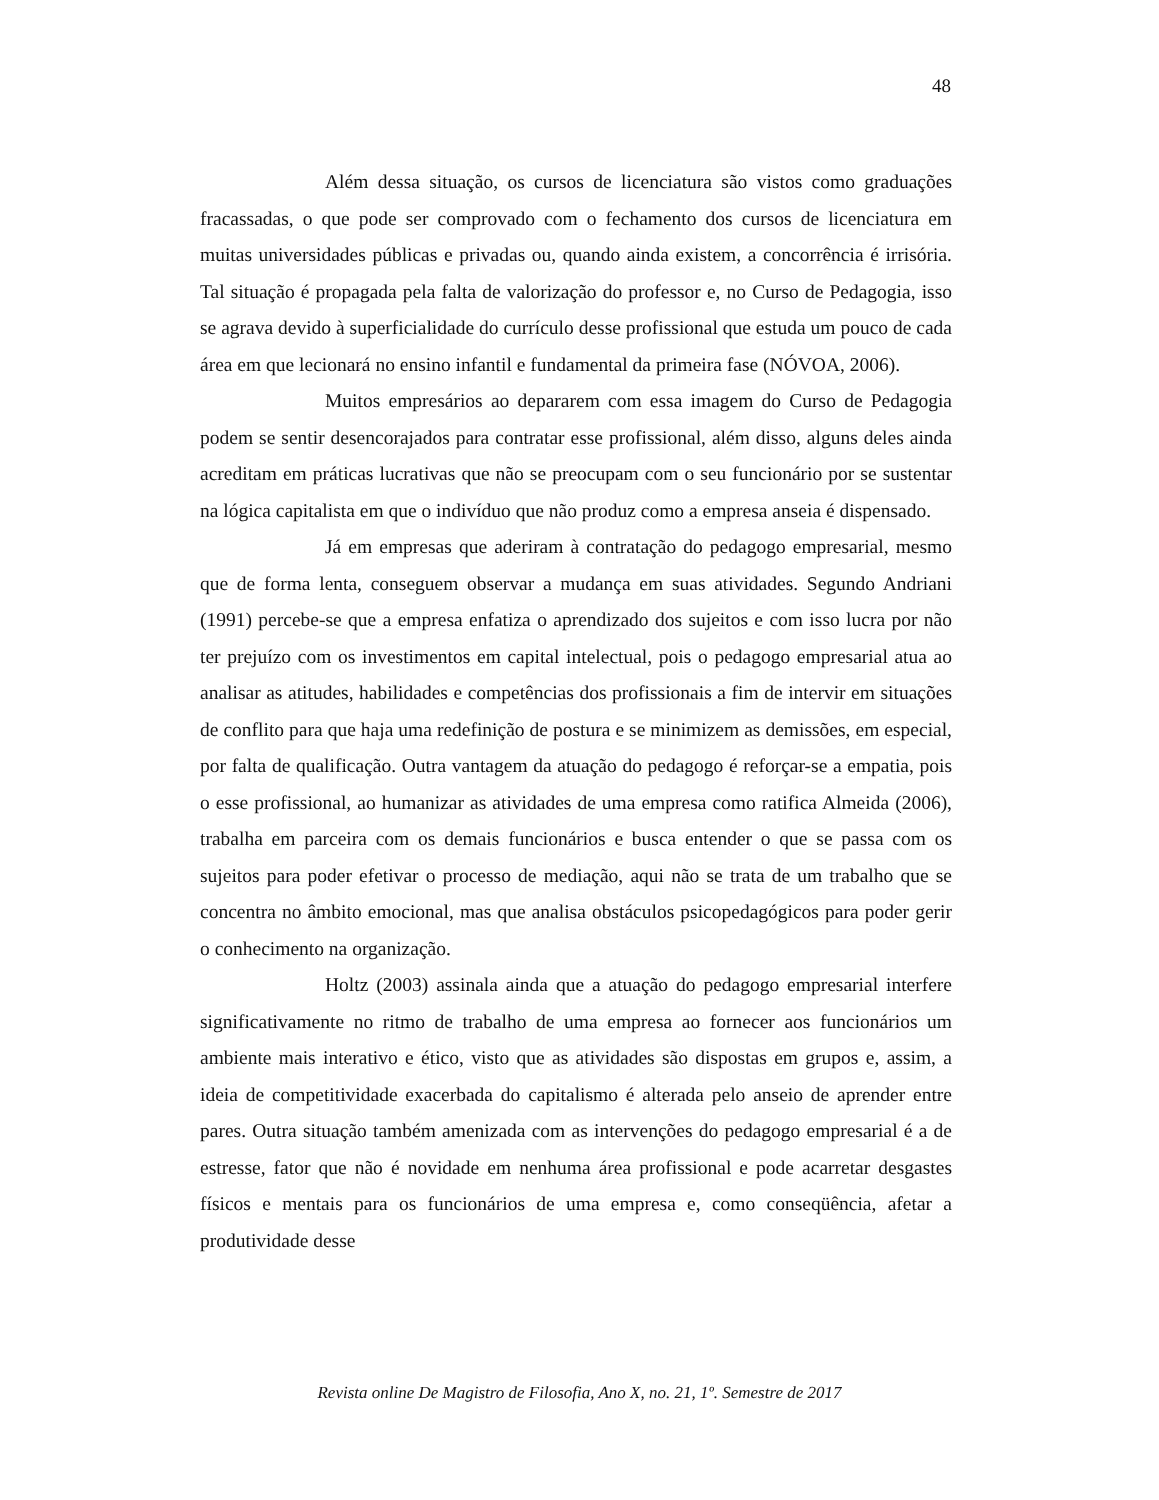48
Além dessa situação, os cursos de licenciatura são vistos como graduações fracassadas, o que pode ser comprovado com o fechamento dos cursos de licenciatura em muitas universidades públicas e privadas ou, quando ainda existem, a concorrência é irrisória. Tal situação é propagada pela falta de valorização do professor e, no Curso de Pedagogia, isso se agrava devido à superficialidade do currículo desse profissional que estuda um pouco de cada área em que lecionará no ensino infantil e fundamental da primeira fase (NÓVOA, 2006).
Muitos empresários ao depararem com essa imagem do Curso de Pedagogia podem se sentir desencorajados para contratar esse profissional, além disso, alguns deles ainda acreditam em práticas lucrativas que não se preocupam com o seu funcionário por se sustentar na lógica capitalista em que o indivíduo que não produz como a empresa anseia é dispensado.
Já em empresas que aderiram à contratação do pedagogo empresarial, mesmo que de forma lenta, conseguem observar a mudança em suas atividades. Segundo Andriani (1991) percebe-se que a empresa enfatiza o aprendizado dos sujeitos e com isso lucra por não ter prejuízo com os investimentos em capital intelectual, pois o pedagogo empresarial atua ao analisar as atitudes, habilidades e competências dos profissionais a fim de intervir em situações de conflito para que haja uma redefinição de postura e se minimizem as demissões, em especial, por falta de qualificação. Outra vantagem da atuação do pedagogo é reforçar-se a empatia, pois o esse profissional, ao humanizar as atividades de uma empresa como ratifica Almeida (2006), trabalha em parceira com os demais funcionários e busca entender o que se passa com os sujeitos para poder efetivar o processo de mediação, aqui não se trata de um trabalho que se concentra no âmbito emocional, mas que analisa obstáculos psicopedagógicos para poder gerir o conhecimento na organização.
Holtz (2003) assinala ainda que a atuação do pedagogo empresarial interfere significativamente no ritmo de trabalho de uma empresa ao fornecer aos funcionários um ambiente mais interativo e ético, visto que as atividades são dispostas em grupos e, assim, a ideia de competitividade exacerbada do capitalismo é alterada pelo anseio de aprender entre pares. Outra situação também amenizada com as intervenções do pedagogo empresarial é a de estresse, fator que não é novidade em nenhuma área profissional e pode acarretar desgastes físicos e mentais para os funcionários de uma empresa e, como conseqüência, afetar a produtividade desse
Revista online De Magistro de Filosofia, Ano X, no. 21, 1º. Semestre de 2017